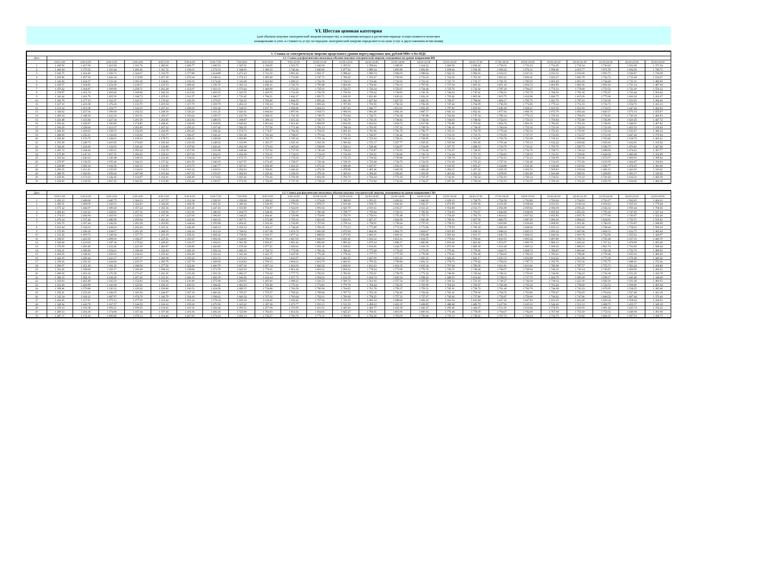VI. Шестая ценовая категория
(для объемов покупки электрической энергии (мощности), в отношении которых в расчетном периоде осуществляются почасовое
планирование и учет, и стоимость услуг по передаче электрической энергии определяется по цене услуг в двухставочном исчислении)
| 1. Ставка за электрическую энергию предельного уровня нерегулируемых цен, рублей/МВт·ч без НДС | | | | | | | | | | | | | | | | | | | | | | | | |
| --- | --- | --- | --- | --- | --- | --- | --- | --- | --- | --- | --- | --- | --- | --- | --- | --- | --- | --- | --- | --- | --- | --- | --- | --- |
| Дата | 1.1. Ставка для фактических почасовых объемов покупки электрической энергии, отпущенных на уровне напряжения ВН | | | | | | | | | | | | | | | | | | | | | | | |
| | 0:00-1:00 | 1:00-2:00 | 2:00-3:00 | 3:00-4:00 | 4:00-5:00 | 5:00-6:00 | 6:00-7:00 | 7:00-8:00 | 8:00-9:00 | 9:00-10:00 | 10:00-11:00 | 11:00-12:00 | 12:00-13:00 | 13:00-14:00 | 14:00-15:00 | 15:00-16:00 | 16:00-17:00 | 17:00-18:00 | 18:00-19:00 | 19:00-20:00 | 20:00-21:00 | 21:00-22:00 | 22:00-23:00 | 23:00-00:00 |
| 1 | 1 419.56 | 1 417.09 | 1 413.18 | 1 331.76 | 1 285.00 | 1 280.77 | 1 296.53 | 1 325.51 | 1 336.65 | 1 303.72 | 1 341.69 | 1 355.51 | 1 358.64 | 1 385.65 | 1 414.12 | 1 666.56 | 1 696.22 | 1 730.01 | 1 731.23 | 1 731.05 | 1 732.34 | 1 730.60 | 1 531.08 | 1 371.54 |
| 2 | 1 462.94 | 1 375.52 | 1 310.44 | 1 290.26 | 1 311.72 | 1 336.01 | 1 372.53 | 1 348.05 | 1 496.52 | 1 746.44 | 1 845.80 | 1 877.92 | 1 886.14 | 1 893.86 | 1 892.80 | 1 838.42 | 1 918.38 | 1 969.23 | 1 976.11 | 1 998.46 | 2 003.77 | 1 971.59 | 1 902.59 | 1 746.71 |
| 3 | 1 642.75 | 1 414.40 | 1 356.71 | 1 324.67 | 1 332.79 | 1 377.88 | 1 414.88 | 1 471.23 | 1 721.30 | 1 891.43 | 1 961.37 | 1 988.22 | 1 986.74 | 1 984.00 | 1 988.64 | 1 922.31 | 1 984.16 | 2 034.31 | 2 037.25 | 2 051.51 | 2 050.69 | 1 993.75 | 1 926.87 | 1 736.09 |
| 4 | 1 436.86 | 1 297.55 | 1 226.34 | 1 174.98 | 1 207.39 | 1 279.34 | 1 348.12 | 1 372.13 | 1 495.49 | 1 733.80 | 1 747.71 | 1 766.20 | 1 763.27 | 1 759.94 | 1 753.35 | 1 722.36 | 1 761.10 | 1 810.11 | 1 806.41 | 1 823.27 | 1 820.78 | 1 762.72 | 1 715.28 | 1 514.67 |
| 5 | 1 341.96 | 1 234.37 | 1 133.36 | 1 093.06 | 1 134.61 | 1 195.03 | 1 274.26 | 1 311.68 | 1 421.84 | 1 688.31 | 1 722.39 | 1 724.13 | 1 723.46 | 1 722.91 | 1 723.16 | 1 721.72 | 1 730.17 | 1 781.55 | 1 785.05 | 1 803.28 | 1 803.19 | 1 744.49 | 1 711.10 | 1 489.69 |
| 6 | 1 439.57 | 1 304.85 | 1 254.39 | 1 218.37 | 1 230.53 | 1 289.26 | 1 336.76 | 1 365.14 | 1 640.31 | 1 726.76 | 1 790.88 | 1 804.36 | 1 794.60 | 1 792.01 | 1 797.92 | 1 737.04 | 1 805.01 | 1 851.18 | 1 854.72 | 1 863.99 | 1 862.06 | 1 802.26 | 1 721.14 | 1 487.04 |
| 7 | 1 470.22 | 1 364.87 | 1 309.99 | 1 258.71 | 1 261.28 | 1 312.07 | 1 363.31 | 1 373.64 | 1 469.99 | 1 711.23 | 1 725.03 | 1 726.57 | 1 726.34 | 1 725.67 | 1 724.44 | 1 725.76 | 1 732.50 | 1 787.29 | 1 784.27 | 1 776.33 | 1 778.69 | 1 753.52 | 1 721.30 | 1 556.12 |
| 8 | 1 378.87 | 1 301.74 | 1 205.66 | 1 169.86 | 1 182.54 | 1 213.92 | 1 295.55 | 1 323.55 | 1 419.70 | 1 711.69 | 1 736.78 | 1 739.56 | 1 739.32 | 1 738.95 | 1 741.39 | 1 746.93 | 1 747.61 | 1 796.61 | 1 795.79 | 1 782.56 | 1 781.35 | 1 755.87 | 1 725.44 | 1 563.62 |
| 9 | 1 343.42 | 1 263.79 | 1 205.50 | 1 168.72 | 1 255.93 | 1 311.57 | 1 380.57 | 1 735.45 | 1 784.51 | 1 842.17 | 1 850.71 | 1 838.39 | 1 831.49 | 1 830.22 | 1 832.10 | 1 793.26 | 1 805.96 | 1 815.75 | 1 812.96 | 1 826.75 | 1 815.09 | 1 775.96 | 1 600.18 | 1 433.07 |
| 10 | 1 300.79 | 1 177.15 | 1 116.37 | 1 125.13 | 1 170.62 | 1 325.59 | 1 375.67 | 1 726.35 | 1 783.80 | 1 844.55 | 1 856.26 | 1 841.38 | 1 827.64 | 1 827.59 | 1 820.31 | 1 769.07 | 1 798.60 | 1 808.17 | 1 795.75 | 1 811.79 | 1 787.21 | 1 730.39 | 1 533.05 | 1 392.40 |
| 11 | 1 327.10 | 1 233.38 | 1 176.43 | 1 133.70 | 1 205.04 | 1 317.70 | 1 359.79 | 1 492.33 | 1 749.34 | 1 794.46 | 1 809.43 | 1 797.83 | 1 781.55 | 1 782.54 | 1 782.18 | 1 747.26 | 1 764.09 | 1 786.58 | 1 772.85 | 1 775.32 | 1 751.15 | 1 732.71 | 1 504.76 | 1 413.13 |
| 12 | 1 313.12 | 1 201.08 | 1 154.77 | 1 143.05 | 1 207.63 | 1 298.50 | 1 359.44 | 1 529.01 | 1 817.70 | 1 858.86 | 1 864.12 | 1 857.65 | 1 846.77 | 1 853.60 | 1 853.29 | 1 797.83 | 1 830.83 | 1 840.40 | 1 828.21 | 1 833.56 | 1 812.65 | 1 734.55 | 1 447.42 | 1 422.92 |
| 13 | 1 344.02 | 1 257.92 | 1 199.69 | 1 192.52 | 1 248.30 | 1 326.23 | 1 411.23 | 1 643.61 | 1 844.64 | 1 897.06 | 1 918.73 | 1 906.04 | 1 883.49 | 1 892.18 | 1 887.17 | 1 841.33 | 1 852.61 | 1 877.92 | 1 866.76 | 1 873.79 | 1 856.44 | 1 829.17 | 1 671.03 | 1 555.87 |
| 14 | 1 469.54 | 1 348.39 | 1 321.54 | 1 303.51 | 1 320.37 | 1 350.62 | 1 359.57 | 1 433.78 | 1 688.15 | 1 741.39 | 1 748.75 | 1 753.84 | 1 742.71 | 1 741.68 | 1 740.98 | 1 742.84 | 1 747.34 | 1 786.14 | 1 776.15 | 1 750.30 | 1 768.03 | 1 736.81 | 1 720.18 | 1 466.93 |
| 15 | 1 421.48 | 1 315.84 | 1 227.34 | 1 201.59 | 1 202.85 | 1 261.92 | 1 289.05 | 1 308.87 | 1 389.14 | 1 615.12 | 1 743.71 | 1 745.79 | 1 745.16 | 1 744.82 | 1 744.41 | 1 744.03 | 1 748.92 | 1 752.03 | 1 753.53 | 1 750.84 | 1 755.89 | 1 745.89 | 1 620.45 | 1 447.72 |
| 16 | 1 391.62 | 1 256.87 | 1 190.80 | 1 174.80 | 1 248.41 | 1 326.69 | 1 418.96 | 1 640.62 | 1 801.64 | 1 811.40 | 1 808.99 | 1 834.38 | 1 814.52 | 1 818.72 | 1 817.68 | 1 793.88 | 1 793.60 | 1 802.76 | 1 800.31 | 1 781.65 | 1 781.41 | 1 742.81 | 1 546.91 | 1 407.83 |
| 17 | 1 306.59 | 1 258.66 | 1 212.37 | 1 202.80 | 1 267.22 | 1 295.21 | 1 337.42 | 1 582.35 | 1 757.56 | 1 771.44 | 1 781.13 | 1 788.34 | 1 760.95 | 1 767.32 | 1 768.74 | 1 746.16 | 1 738.05 | 1 760.04 | 1 755.16 | 1 733.19 | 1 732.93 | 1 723.18 | 1 455.53 | 1 339.69 |
| 18 | 1 266.50 | 1 218.61 | 1 158.73 | 1 154.39 | 1 244.99 | 1 290.25 | 1 368.22 | 1 574.73 | 1 774.57 | 1 784.36 | 1 794.35 | 1 805.43 | 1 781.06 | 1 781.78 | 1 782.77 | 1 765.11 | 1 756.79 | 1 779.24 | 1 781.03 | 1 753.41 | 1 755.00 | 1 723.14 | 1 530.67 | 1 386.32 |
| 19 | 1 288.69 | 1 156.11 | 1 132.60 | 1 133.92 | 1 155.77 | 1 306.27 | 1 341.21 | 1 591.36 | 1 741.44 | 1 768.67 | 1 770.54 | 1 771.55 | 1 745.97 | 1 741.42 | 1 738.19 | 1 713.19 | 1 713.71 | 1 733.50 | 1 737.37 | 1 713.53 | 1 712.57 | 1 713.30 | 1 427.42 | 1 373.94 |
| 20 | 1 256.82 | 1 170.75 | 1 138.01 | 1 139.10 | 1 178.73 | 1 282.61 | 1 358.99 | 1 650.80 | 1 723.75 | 1 745.16 | 1 751.34 | 1 749.34 | 1 723.94 | 1 726.21 | 1 738.95 | 1 713.52 | 1 712.87 | 1 716.74 | 1 723.08 | 1 710.33 | 1 709.66 | 1 703.82 | 1 518.72 | 1 403.21 |
| 21 | 1 353.58 | 1 249.73 | 1 205.85 | 1 174.69 | 1 180.44 | 1 233.56 | 1 248.52 | 1 313.99 | 1 381.57 | 1 525.16 | 1 561.59 | 1 580.82 | 1 572.17 | 1 567.77 | 1 565.65 | 1 555.98 | 1 581.85 | 1 705.44 | 1 705.13 | 1 632.22 | 1 656.82 | 1 565.60 | 1 412.91 | 1 315.92 |
| 22 | 1 324.26 | 1 232.92 | 1 132.93 | 1 120.26 | 1 129.89 | 1 197.83 | 1 243.41 | 1 262.38 | 1 373.03 | 1 465.64 | 1 508.96 | 1 528.13 | 1 528.48 | 1 524.97 | 1 534.99 | 1 557.75 | 1 688.53 | 1 716.70 | 1 711.61 | 1 705.75 | 1 590.73 | 1 549.73 | 1 470.81 | 1 427.46 |
| 23 | 1 290.72 | 1 168.42 | 1 109.11 | 1 093.24 | 1 152.78 | 1 257.96 | 1 351.88 | 1 648.46 | 1 727.92 | 1 737.59 | 1 740.24 | 1 738.22 | 1 733.87 | 1 733.93 | 1 733.42 | 1 731.67 | 1 728.10 | 1 733.71 | 1 732.79 | 1 728.71 | 1 726.12 | 1 689.96 | 1 474.23 | 1 367.77 |
| 24 | 1 275.89 | 1 147.31 | 1 097.55 | 1 096.69 | 1 158.23 | 1 297.94 | 1 402.01 | 1 656.58 | 1 702.31 | 1 734.01 | 1 734.39 | 1 732.08 | 1 729.21 | 1 726.80 | 1 726.74 | 1 712.44 | 1 707.15 | 1 728.83 | 1 728.19 | 1 711.51 | 1 708.66 | 1 644.38 | 1 485.68 | 1 352.89 |
| 25 | 1 323.64 | 1 220.63 | 1 149.48 | 1 149.35 | 1 212.40 | 1 334.62 | 1 427.69 | 1 672.70 | 1 723.00 | 1 735.65 | 1 737.27 | 1 735.15 | 1 730.62 | 1 729.88 | 1 730.07 | 1 728.74 | 1 726.43 | 1 732.15 | 1 731.23 | 1 726.90 | 1 723.68 | 1 672.07 | 1 494.91 | 1 398.62 |
| 26 | 1 279.97 | 1 136.55 | 1 055.40 | 1 042.13 | 1 117.22 | 1 291.59 | 1 366.05 | 1 627.97 | 1 674.45 | 1 728.07 | 1 729.44 | 1 728.39 | 1 725.68 | 1 724.76 | 1 724.50 | 1 713.09 | 1 705.23 | 1 727.30 | 1 726.49 | 1 714.05 | 1 715.29 | 1 635.95 | 1 464.87 | 1 339.83 |
| 27 | 1 229.88 | 1 085.34 | 1 042.56 | 1 045.33 | 1 130.85 | 1 270.75 | 1 345.77 | 1 567.61 | 1 606.69 | 1 660.25 | 1 675.25 | 1 688.48 | 1 647.97 | 1 656.11 | 1 649.03 | 1 630.95 | 1 609.27 | 1 624.88 | 1 635.26 | 1 618.48 | 1 630.92 | 1 596.77 | 1 476.05 | 1 381.46 |
| 28 | 1 296.35 | 1 211.21 | 1 135.00 | 1 112.02 | 1 133.53 | 1 163.12 | 1 238.01 | 1 292.63 | 1 354.81 | 1 441.20 | 1 472.58 | 1 478.98 | 1 465.46 | 1 460.58 | 1 466.28 | 1 456.11 | 1 457.22 | 1 605.39 | 1 602.53 | 1 509.83 | 1 518.94 | 1 466.13 | 1 423.00 | 1 316.61 |
| 29 | 1 286.76 | 1 160.81 | 1 059.64 | 1 007.08 | 1 001.84 | 1 067.53 | 1 151.87 | 1 062.94 | 1 225.41 | 1 338.33 | 1 379.34 | 1 393.03 | 1 394.20 | 1 392.81 | 1 393.90 | 1 403.92 | 1 410.10 | 1 478.93 | 1 581.89 | 1 543.48 | 1 585.93 | 1 458.85 | 1 393.17 | 1 319.65 |
| 30 | 1 256.96 | 1 171.61 | 1 142.41 | 1 134.87 | 1 164.91 | 1 268.49 | 1 373.61 | 1 693.41 | 1 750.26 | 1 781.99 | 1 802.09 | 1 792.70 | 1 764.34 | 1 771.39 | 1 767.47 | 1 743.91 | 1 745.52 | 1 762.10 | 1 760.12 | 1 734.51 | 1 733.12 | 1 720.45 | 1 616.51 | 1 459.39 |
| 31 | 1 254.60 | 1 139.59 | 1 067.25 | 1 045.56 | 1 131.89 | 1 235.24 | 1 339.57 | 1 573.56 | 1 704.00 | 1 737.19 | 1 738.54 | 1 737.33 | 1 731.82 | 1 732.52 | 1 724.27 | 1 697.56 | 1 706.04 | 1 735.15 | 1 733.37 | 1 700.18 | 1 701.25 | 1 659.78 | 1 564.96 | 1 406.18 |
| Дата | 1.2. Ставка для фактических почасовых объемов покупки электрической энергии, отпущенных на уровне напряжения СН1 | | | | | | | | | | | | | | | | | | | | | | | |
| --- | --- | --- | --- | --- | --- | --- | --- | --- | --- | --- | --- | --- | --- | --- | --- | --- | --- | --- | --- | --- | --- | --- | --- | --- |
| | 0:00-1:00 | 1:00-2:00 | 2:00-3:00 | 3:00-4:00 | 4:00-5:00 | 5:00-6:00 | 6:00-7:00 | 7:00-8:00 | 8:00-9:00 | 9:00-10:00 | 10:00-11:00 | 11:00-12:00 | 12:00-13:00 | 13:00-14:00 | 14:00-15:00 | 15:00-16:00 | 16:00-17:00 | 17:00-18:00 | 18:00-19:00 | 19:00-20:00 | 20:00-21:00 | 21:00-22:00 | 22:00-23:00 | 23:00-00:00 |
| 1 | 1 452.13 | 1 449.66 | 1 445.75 | 1 364.33 | 1 317.57 | 1 313.34 | 1 329.10 | 1 358.08 | 1 369.22 | 1 336.29 | 1 374.26 | 1 388.08 | 1 391.21 | 1 418.22 | 1 446.69 | 1 699.13 | 1 728.79 | 1 762.58 | 1 763.80 | 1 763.62 | 1 764.91 | 1 763.17 | 1 563.65 | 1 404.11 |
| 2 | 1 495.51 | 1 408.09 | 1 343.01 | 1 322.83 | 1 344.29 | 1 368.58 | 1 405.10 | 1 380.62 | 1 529.09 | 1 779.01 | 1 878.37 | 1 910.49 | 1 918.71 | 1 926.43 | 1 925.37 | 1 870.99 | 1 950.95 | 2 001.80 | 2 008.68 | 2 031.03 | 2 036.34 | 2 004.16 | 1 935.16 | 1 779.28 |
| 3 | 1 675.32 | 1 446.97 | 1 389.28 | 1 357.24 | 1 365.36 | 1 410.45 | 1 447.45 | 1 503.80 | 1 753.87 | 1 924.00 | 1 993.94 | 2 020.79 | 2 019.31 | 2 016.57 | 2 021.21 | 1 954.88 | 2 016.73 | 2 066.88 | 2 069.82 | 2 084.08 | 2 083.26 | 2 026.32 | 1 959.44 | 1 768.66 |
| 4 | 1 469.43 | 1 330.12 | 1 258.91 | 1 207.55 | 1 239.96 | 1 311.91 | 1 380.69 | 1 404.70 | 1 528.06 | 1 766.37 | 1 780.28 | 1 798.77 | 1 795.84 | 1 792.51 | 1 785.92 | 1 754.93 | 1 793.67 | 1 842.68 | 1 838.98 | 1 855.84 | 1 853.35 | 1 795.29 | 1 747.85 | 1 547.24 |
| 5 | 1 374.53 | 1 266.94 | 1 165.93 | 1 125.63 | 1 167.18 | 1 227.60 | 1 306.83 | 1 344.25 | 1 454.41 | 1 720.88 | 1 754.96 | 1 756.70 | 1 756.03 | 1 755.48 | 1 755.73 | 1 754.29 | 1 762.74 | 1 814.12 | 1 817.62 | 1 835.85 | 1 835.76 | 1 777.06 | 1 743.67 | 1 522.26 |
| 6 | 1 472.14 | 1 337.42 | 1 286.96 | 1 250.94 | 1 263.10 | 1 321.83 | 1 369.33 | 1 397.71 | 1 672.88 | 1 759.33 | 1 823.45 | 1 836.93 | 1 827.17 | 1 824.58 | 1 830.49 | 1 769.61 | 1 837.58 | 1 883.75 | 1 887.29 | 1 896.56 | 1 894.63 | 1 834.83 | 1 753.71 | 1 519.61 |
| 7 | 1 502.79 | 1 397.44 | 1 342.56 | 1 291.28 | 1 293.85 | 1 344.64 | 1 395.88 | 1 406.21 | 1 502.56 | 1 743.80 | 1 757.60 | 1 759.14 | 1 758.91 | 1 758.24 | 1 757.01 | 1 758.33 | 1 765.07 | 1 819.86 | 1 816.84 | 1 808.90 | 1 811.26 | 1 786.09 | 1 753.87 | 1 588.69 |
| 8 | 1 411.44 | 1 334.31 | 1 238.23 | 1 202.43 | 1 215.11 | 1 246.49 | 1 328.12 | 1 356.12 | 1 452.27 | 1 744.26 | 1 769.35 | 1 772.13 | 1 771.89 | 1 771.52 | 1 773.96 | 1 779.50 | 1 780.18 | 1 829.18 | 1 828.36 | 1 815.13 | 1 813.92 | 1 788.44 | 1 758.01 | 1 596.19 |
| 9 | 1 375.99 | 1 296.36 | 1 238.07 | 1 201.29 | 1 288.50 | 1 344.14 | 1 413.14 | 1 768.02 | 1 817.08 | 1 874.74 | 1 883.28 | 1 870.96 | 1 864.06 | 1 862.79 | 1 864.67 | 1 825.83 | 1 838.53 | 1 848.32 | 1 845.53 | 1 859.32 | 1 847.66 | 1 808.53 | 1 632.75 | 1 465.64 |
| 10 | 1 333.36 | 1 209.72 | 1 148.94 | 1 157.70 | 1 203.19 | 1 358.16 | 1 408.24 | 1 758.92 | 1 816.37 | 1 877.12 | 1 888.83 | 1 873.95 | 1 860.21 | 1 860.16 | 1 852.88 | 1 801.64 | 1 831.17 | 1 840.74 | 1 828.32 | 1 844.36 | 1 819.78 | 1 762.96 | 1 565.62 | 1 424.97 |
| 11 | 1 359.67 | 1 265.95 | 1 209.00 | 1 166.27 | 1 237.61 | 1 350.27 | 1 392.36 | 1 524.90 | 1 781.91 | 1 827.03 | 1 842.00 | 1 830.40 | 1 814.12 | 1 815.11 | 1 814.75 | 1 779.83 | 1 796.66 | 1 819.15 | 1 805.42 | 1 807.89 | 1 783.72 | 1 765.28 | 1 537.33 | 1 445.70 |
| 12 | 1 345.69 | 1 233.65 | 1 187.34 | 1 175.62 | 1 240.20 | 1 331.07 | 1 392.01 | 1 561.58 | 1 850.27 | 1 891.43 | 1 896.69 | 1 890.22 | 1 879.34 | 1 886.17 | 1 885.86 | 1 830.40 | 1 863.40 | 1 872.97 | 1 860.78 | 1 866.13 | 1 845.22 | 1 767.12 | 1 479.99 | 1 455.49 |
| 13 | 1 376.59 | 1 290.49 | 1 232.26 | 1 225.09 | 1 280.87 | 1 358.80 | 1 443.80 | 1 676.18 | 1 877.21 | 1 929.63 | 1 951.30 | 1 938.61 | 1 916.06 | 1 924.75 | 1 919.74 | 1 873.90 | 1 885.18 | 1 910.49 | 1 899.33 | 1 906.36 | 1 889.01 | 1 861.74 | 1 703.60 | 1 588.44 |
| 14 | 1 502.11 | 1 380.96 | 1 354.11 | 1 336.08 | 1 352.94 | 1 383.19 | 1 392.14 | 1 466.35 | 1 720.72 | 1 773.96 | 1 781.32 | 1 786.41 | 1 775.28 | 1 774.25 | 1 773.55 | 1 775.41 | 1 779.91 | 1 818.71 | 1 808.72 | 1 782.87 | 1 800.60 | 1 769.38 | 1 752.75 | 1 499.50 |
| 15 | 1 454.05 | 1 348.41 | 1 259.91 | 1 234.16 | 1 235.42 | 1 294.49 | 1 321.62 | 1 341.44 | 1 421.71 | 1 647.69 | 1 776.28 | 1 778.36 | 1 777.73 | 1 777.39 | 1 776.98 | 1 776.60 | 1 781.49 | 1 784.60 | 1 786.10 | 1 783.41 | 1 788.46 | 1 778.46 | 1 653.02 | 1 480.29 |
| 16 | 1 424.19 | 1 289.44 | 1 223.37 | 1 207.37 | 1 280.98 | 1 359.26 | 1 451.53 | 1 673.19 | 1 834.21 | 1 843.97 | 1 841.56 | 1 866.95 | 1 847.09 | 1 851.29 | 1 850.25 | 1 826.45 | 1 826.17 | 1 835.33 | 1 832.88 | 1 814.22 | 1 813.98 | 1 775.38 | 1 579.48 | 1 440.40 |
| 17 | 1 339.16 | 1 291.23 | 1 244.94 | 1 235.37 | 1 299.79 | 1 327.78 | 1 369.99 | 1 614.92 | 1 790.13 | 1 804.01 | 1 813.70 | 1 820.91 | 1 793.52 | 1 799.89 | 1 801.31 | 1 778.73 | 1 770.62 | 1 792.61 | 1 787.73 | 1 765.76 | 1 765.50 | 1 755.75 | 1 488.10 | 1 372.26 |
| 18 | 1 299.07 | 1 251.18 | 1 191.30 | 1 186.96 | 1 277.56 | 1 322.82 | 1 400.79 | 1 607.30 | 1 807.14 | 1 816.93 | 1 826.92 | 1 838.00 | 1 813.63 | 1 814.35 | 1 815.34 | 1 797.68 | 1 789.36 | 1 811.81 | 1 813.60 | 1 785.98 | 1 787.57 | 1 755.71 | 1 563.24 | 1 418.89 |
| 19 | 1 321.26 | 1 188.68 | 1 165.17 | 1 166.49 | 1 188.34 | 1 338.84 | 1 373.78 | 1 623.93 | 1 774.01 | 1 801.24 | 1 803.11 | 1 804.12 | 1 778.54 | 1 773.99 | 1 770.76 | 1 745.76 | 1 746.28 | 1 766.07 | 1 769.94 | 1 746.10 | 1 745.14 | 1 745.87 | 1 459.99 | 1 406.51 |
| 20 | 1 289.39 | 1 203.32 | 1 170.58 | 1 171.67 | 1 211.30 | 1 315.18 | 1 391.56 | 1 683.37 | 1 756.32 | 1 777.73 | 1 783.91 | 1 781.91 | 1 756.51 | 1 758.78 | 1 771.52 | 1 746.09 | 1 745.44 | 1 749.31 | 1 755.65 | 1 742.90 | 1 742.23 | 1 736.39 | 1 551.29 | 1 435.78 |
| 21 | 1 386.15 | 1 282.30 | 1 238.42 | 1 207.26 | 1 213.01 | 1 266.13 | 1 281.09 | 1 346.56 | 1 414.14 | 1 557.73 | 1 594.16 | 1 613.39 | 1 604.74 | 1 600.34 | 1 598.22 | 1 588.55 | 1 614.42 | 1 738.01 | 1 737.70 | 1 664.79 | 1 689.39 | 1 598.17 | 1 445.48 | 1 348.49 |
| 22 | 1 356.83 | 1 265.49 | 1 165.50 | 1 152.83 | 1 162.46 | 1 230.40 | 1 275.98 | 1 294.95 | 1 405.60 | 1 498.21 | 1 541.53 | 1 560.70 | 1 561.05 | 1 557.54 | 1 567.56 | 1 590.32 | 1 721.10 | 1 749.27 | 1 744.18 | 1 738.32 | 1 623.30 | 1 582.30 | 1 503.38 | 1 460.03 |
| 23 | 1 323.29 | 1 200.99 | 1 141.68 | 1 125.81 | 1 185.35 | 1 290.53 | 1 384.45 | 1 681.03 | 1 760.49 | 1 770.16 | 1 772.81 | 1 770.79 | 1 766.44 | 1 766.50 | 1 765.99 | 1 764.24 | 1 760.67 | 1 766.28 | 1 765.36 | 1 761.28 | 1 758.69 | 1 722.53 | 1 506.80 | 1 400.34 |
| 24 | 1 308.46 | 1 179.88 | 1 130.12 | 1 129.26 | 1 190.80 | 1 330.51 | 1 434.58 | 1 689.15 | 1 734.88 | 1 766.58 | 1 766.96 | 1 764.65 | 1 761.78 | 1 759.37 | 1 759.31 | 1 745.01 | 1 739.72 | 1 761.40 | 1 760.76 | 1 744.08 | 1 741.23 | 1 676.95 | 1 518.25 | 1 385.46 |
| 25 | 1 356.21 | 1 253.20 | 1 182.05 | 1 181.92 | 1 244.97 | 1 367.19 | 1 460.26 | 1 705.27 | 1 755.57 | 1 768.22 | 1 769.84 | 1 767.72 | 1 763.19 | 1 762.45 | 1 762.64 | 1 761.31 | 1 759.00 | 1 764.72 | 1 763.80 | 1 759.47 | 1 756.25 | 1 704.64 | 1 527.48 | 1 431.19 |
| 26 | 1 312.54 | 1 169.12 | 1 087.97 | 1 074.70 | 1 149.79 | 1 324.16 | 1 398.62 | 1 660.54 | 1 707.02 | 1 760.64 | 1 762.01 | 1 760.96 | 1 758.25 | 1 757.33 | 1 757.07 | 1 745.66 | 1 737.80 | 1 759.87 | 1 759.06 | 1 746.62 | 1 747.86 | 1 668.52 | 1 497.44 | 1 372.40 |
| 27 | 1 262.45 | 1 117.91 | 1 075.13 | 1 077.90 | 1 163.42 | 1 303.32 | 1 378.34 | 1 600.18 | 1 639.26 | 1 692.82 | 1 707.82 | 1 721.05 | 1 680.54 | 1 688.68 | 1 681.60 | 1 663.52 | 1 641.84 | 1 657.45 | 1 667.83 | 1 651.05 | 1 663.49 | 1 629.34 | 1 508.62 | 1 414.03 |
| 28 | 1 328.92 | 1 243.78 | 1 167.57 | 1 144.59 | 1 166.10 | 1 195.69 | 1 270.58 | 1 325.20 | 1 387.38 | 1 473.77 | 1 505.15 | 1 511.55 | 1 498.03 | 1 493.15 | 1 498.85 | 1 488.68 | 1 489.79 | 1 637.96 | 1 635.10 | 1 542.40 | 1 551.51 | 1 498.70 | 1 455.57 | 1 349.18 |
| 29 | 1 319.33 | 1 193.38 | 1 092.21 | 1 039.65 | 1 034.41 | 1 100.10 | 1 184.44 | 1 095.51 | 1 257.98 | 1 370.90 | 1 411.91 | 1 425.60 | 1 426.77 | 1 425.38 | 1 426.47 | 1 436.49 | 1 442.67 | 1 511.50 | 1 614.46 | 1 576.05 | 1 618.50 | 1 491.42 | 1 425.74 | 1 352.22 |
| 30 | 1 289.53 | 1 204.18 | 1 174.98 | 1 167.44 | 1 197.48 | 1 301.06 | 1 406.18 | 1 725.98 | 1 782.83 | 1 814.56 | 1 834.66 | 1 825.27 | 1 796.91 | 1 803.96 | 1 800.04 | 1 776.48 | 1 778.09 | 1 794.67 | 1 792.69 | 1 767.08 | 1 765.69 | 1 753.02 | 1 649.08 | 1 491.96 |
| 31 | 1 287.17 | 1 172.16 | 1 099.82 | 1 078.13 | 1 164.46 | 1 267.81 | 1 372.14 | 1 606.13 | 1 736.57 | 1 769.76 | 1 771.11 | 1 769.90 | 1 764.39 | 1 765.09 | 1 756.84 | 1 730.13 | 1 738.61 | 1 767.72 | 1 765.94 | 1 732.75 | 1 733.82 | 1 692.35 | 1 597.53 | 1 438.75 |